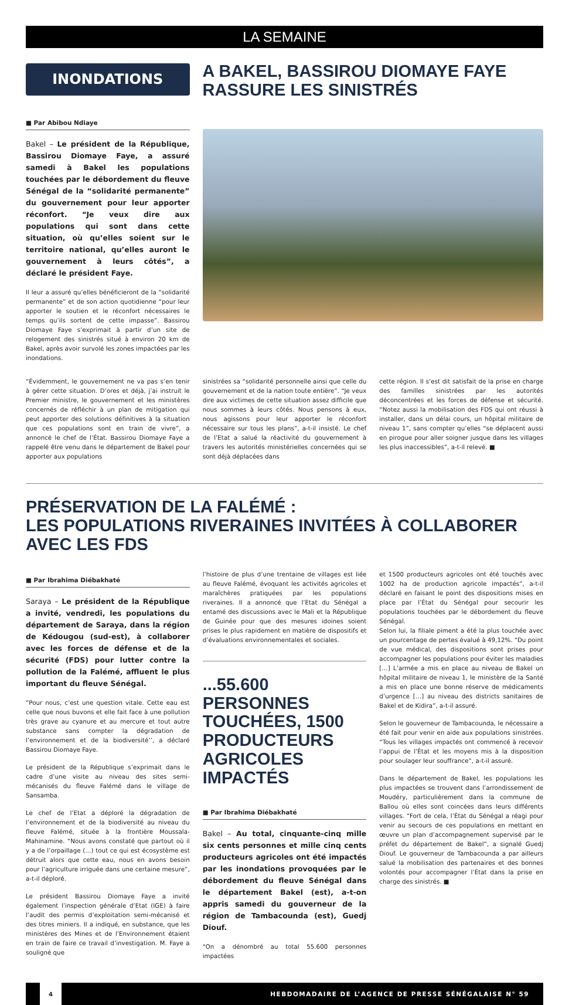LA SEMAINE
INONDATIONS
■ Par Abibou Ndiaye
Bakel – Le président de la République, Bassirou Diomaye Faye, a assuré samedi à Bakel les populations touchées par le débordement du fleuve Sénégal de la “solidarité permanente” du gouvernement pour leur apporter réconfort. “Je veux dire aux populations qui sont dans cette situation, où qu’elles soient sur le territoire national, qu’elles auront le gouvernement à leurs côtés”, a déclaré le président Faye.
Il leur a assuré qu’elles bénéficieront de la “solidarité permanente” et de son action quotidienne “pour leur apporter le soutien et le réconfort nécessaires le temps qu’ils sortent de cette impasse”. Bassirou Diomaye Faye s’exprimait à partir d’un site de relogement des sinistrés situé à environ 20 km de Bakel, après avoir survolé les zones impactées par les inondations.
A BAKEL, BASSIROU DIOMAYE FAYE
RASSURE LES SINISTRÉS
“Évidemment, le gouvernement ne va pas s’en tenir à gérer cette situation. D’ores et déjà, j’ai instruit le Premier ministre, le gouvernement et les ministères concernés de réfléchir à un plan de mitigation qui peut apporter des solutions définitives à la situation que ces populations sont en train de vivre”, a annoncé le chef de l’État. Bassirou Diomaye Faye a rappelé être venu dans le département de Bakel pour apporter aux populations
sinistrées sa “solidarité personnelle ainsi que celle du gouvernement et de la nation toute entière”. “Je veux dire aux victimes de cette situation assez difficile que nous sommes à leurs côtés. Nous pensons à eux, nous agissons pour leur apporter le réconfort nécessaire sur tous les plans”, a-t-il insisté. Le chef de l’Etat a salué la réactivité du gouvernement à travers les autorités ministérielles concernées qui se sont déjà déplacées dans
cette région. Il s’est dit satisfait de la prise en charge des familles sinistrées par les autorités déconcentrées et les forces de défense et sécurité. “Notez aussi la mobilisation des FDS qui ont réussi à installer, dans un délai cours, un hôpital militaire de niveau 1”, sans compter qu’elles “se déplacent aussi en pirogue pour aller soigner jusque dans les villages les plus inaccessibles”, a-t-il relevé. ■
PRÉSERVATION DE LA FALÉMÉ :
LES POPULATIONS RIVERAINES INVITÉES À COLLABORER AVEC LES FDS
■ Par Ibrahima Diébakhaté
Saraya – Le président de la République a invité, vendredi, les populations du département de Saraya, dans la région de Kédougou (sud-est), à collaborer avec les forces de défense et de la sécurité (FDS) pour lutter contre la pollution de la Falémé, affluent le plus important du fleuve Sénégal.
”Pour nous, c’est une question vitale. Cette eau est celle que nous buvons et elle fait face à une pollution très grave au cyanure et au mercure et tout autre substance sans compter la dégradation de l’environnement et de la biodiversité’’, a déclaré Bassirou Diomaye Faye.
Le président de la République s’exprimait dans le cadre d’une visite au niveau des sites semi-mécanisés du fleuve Falémé dans le village de Sansamba.
Le chef de l’Etat a déploré la dégradation de l’environnement et de la biodiversité au niveau du fleuve Falémé, située à la frontière Moussala-Mahinamine. “Nous avons constaté que partout où il y a de l’orpaillage (…) tout ce qui est écosystème est détruit alors que cette eau, nous en avons besoin pour l’agriculture irriguée dans une certaine mesure”, a-t-il déploré.
Le président Bassirou Diomaye Faye a invité également l’inspection générale d’Etat (IGE) à faire l’audit des permis d’exploitation semi-mécanisé et des titres miniers. Il a indiqué, en substance, que les ministères des Mines et de l’Environnement étaient en train de faire ce travail d’investigation. M. Faye a souligné que
l’histoire de plus d’une trentaine de villages est liée au fleuve Falémé, évoquant les activités agricoles et maraîchères pratiquées par les populations riveraines. Il a annoncé que l’Etat du Sénégal a entamé des discussions avec le Mali et la République de Guinée pour que des mesures idoines soient prises le plus rapidement en matière de dispositifs et d’évaluations environnementales et sociales.
...55.600 PERSONNES TOUCHÉES, 1500 PRODUCTEURS AGRICOLES IMPACTÉS
■ Par Ibrahima Diébakhaté
Bakel – Au total, cinquante-cinq mille six cents personnes et mille cinq cents producteurs agricoles ont été impactés par les inondations provoquées par le débordement du fleuve Sénégal dans le département Bakel (est), a-t-on appris samedi du gouverneur de la région de Tambacounda (est), Guedj Diouf.
“On a dénombré au total 55.600 personnes impactées
et 1500 producteurs agricoles ont été touchés avec 1002 ha de production agricole impactés”, a-t-il déclaré en faisant le point des dispositions mises en place par l’État du Sénégal pour secourir les populations touchées par le débordement du fleuve Sénégal.
Selon lui, la filiale piment a été la plus touchée avec un pourcentage de pertes évalué à 49,12%. “Du point de vue médical, des dispositions sont prises pour accompagner les populations pour éviter les maladies […] L’armée a mis en place au niveau de Bakel un hôpital militaire de niveau 1, le ministère de la Santé a mis en place une bonne réserve de médicaments d’urgence […] au niveau des districts sanitaires de Bakel et de Kidira”, a-t-il assuré.
Selon le gouverneur de Tambacounda, le nécessaire a été fait pour venir en aide aux populations sinistrées. “Tous les villages impactés ont commencé à recevoir l’appui de l’État et les moyens mis à la disposition pour soulager leur souffrance”, a-t-il assuré.
Dans le département de Bakel, les populations les plus impactées se trouvent dans l’arrondissement de Moudéry, particulièrement dans la commune de Ballou où elles sont coincées dans leurs différents villages. “Fort de cela, l’État du Sénégal a réagi pour venir au secours de ces populations en mettant en œuvre un plan d’accompagnement supervisé par le préfet du département de Bakel”, a signalé Guedj Diouf. Le gouverneur de Tambacounda a par ailleurs salué la mobilisation des partenaires et des bonnes volontés pour accompagner l’État dans la prise en charge des sinistrés. ■
4
HEBDOMADAIRE DE L’AGENCE DE PRESSE SÉNÉGALAISE N° 59